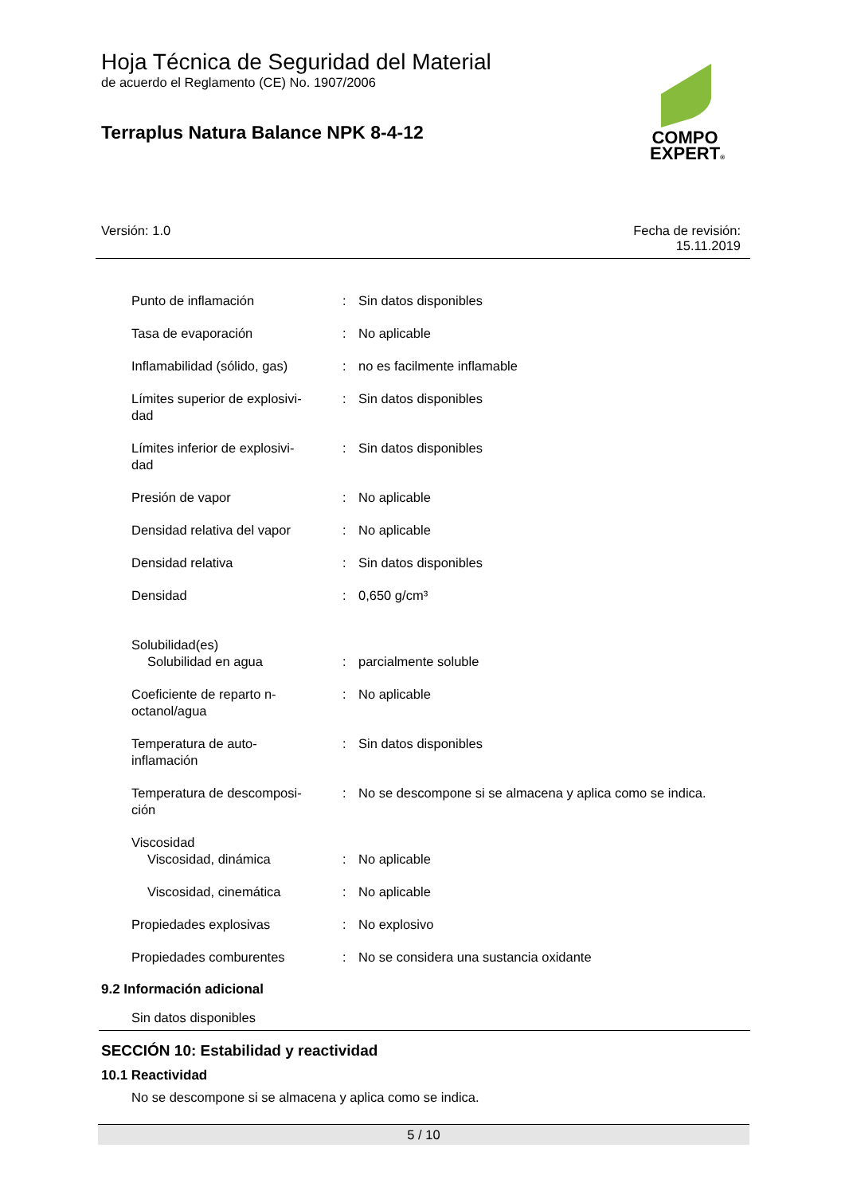COMPO
EXPERT®
Hoja Técnica de Seguridad del Material
de acuerdo el Reglamento (CE) No. 1907/2006
Terraplus Natura Balance NPK 8-4-12
Versión: 1.0 Fecha de revisión:
15.11.2019
| Punto de inflamación | : | Sin datos disponibles |
| Tasa de evaporación | : | No aplicable |
| Inflamabilidad (sólido, gas) | : | no es facilmente inflamable |
| Límites superior de explosivi- dad | : | Sin datos disponibles |
| Límites inferior de explosivi- dad | : | Sin datos disponibles |
| Presión de vapor | : | No aplicable |
| Densidad relativa del vapor | : | No aplicable |
| Densidad relativa | : | Sin datos disponibles |
| Densidad | : | 0,650 g/cm³ |
| Solubilidad(es) Solubilidad en agua | : | parcialmente soluble |
| Coeficiente de reparto n- octanol/agua | : | No aplicable |
| Temperatura de auto- inflamación | : | Sin datos disponibles |
| Temperatura de descomposi- ción | : | No se descompone si se almacena y aplica como se indica. |
| Viscosidad Viscosidad, dinámica | : | No aplicable |
| Viscosidad, cinemática | : | No aplicable |
| Propiedades explosivas | : | No explosivo |
| Propiedades comburentes | : | No se considera una sustancia oxidante |
9.2 Información adicional
Sin datos disponibles
SECCIÓN 10: Estabilidad y reactividad
10.1 Reactividad
No se descompone si se almacena y aplica como se indica.
5 / 10